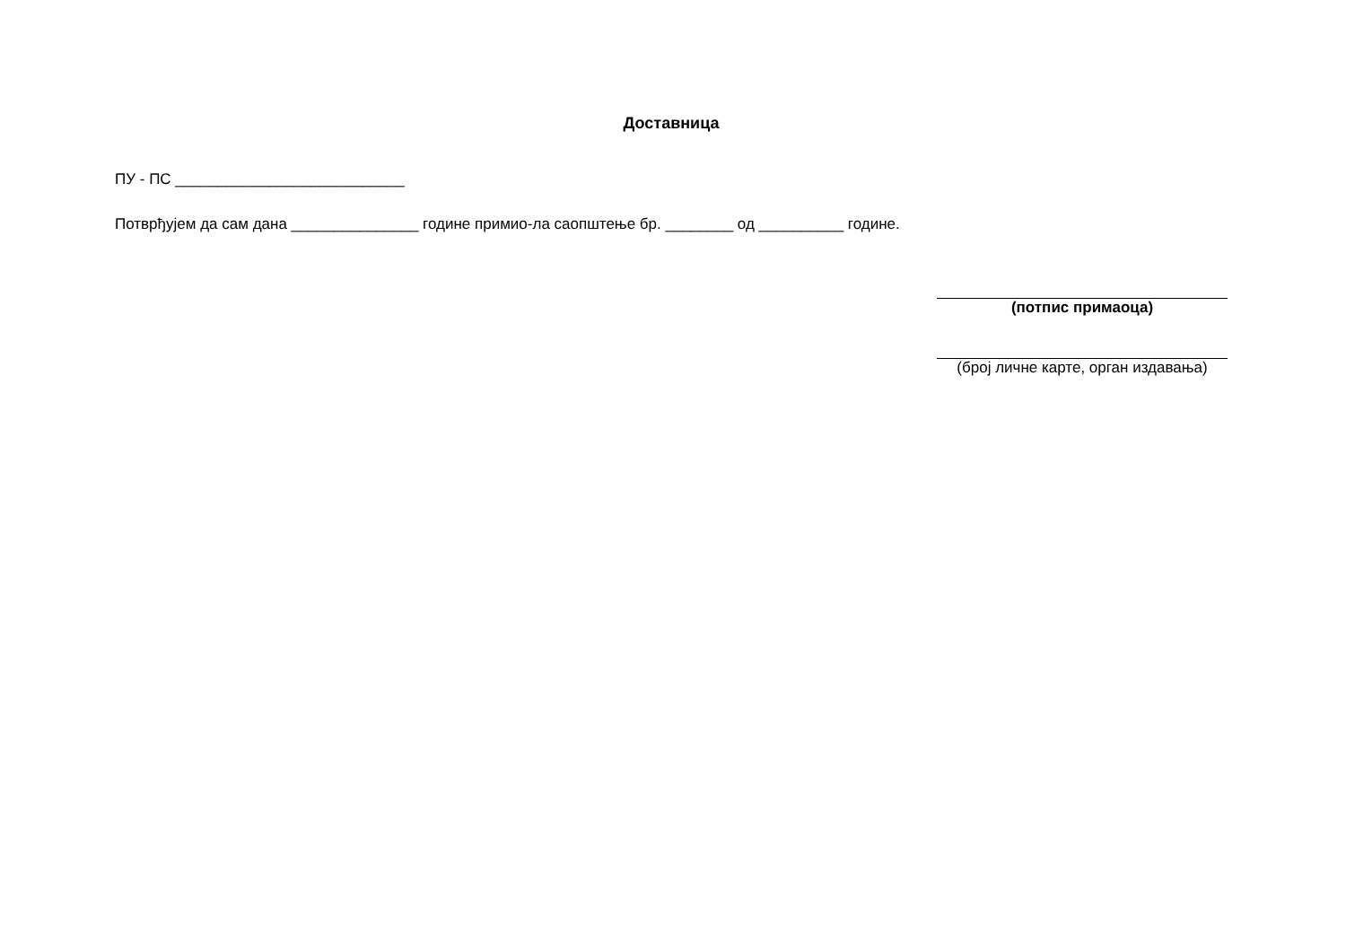Доставница
ПУ - ПС ___________________________
Потврђујем да сам дана _______________ године примио-ла саопштење бр. ________ од __________ године.
(потпис примаоца)
(број личне карте, орган издавања)